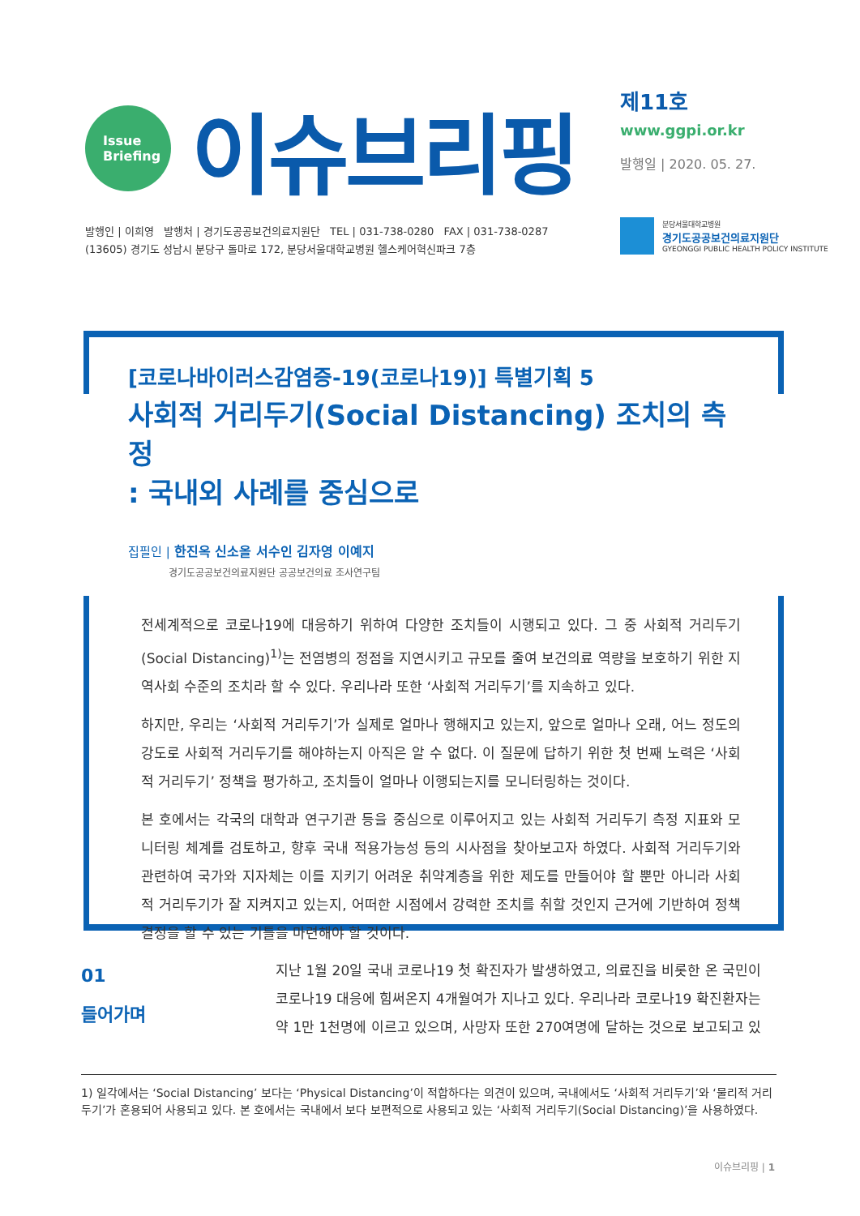Issue
Briefing
이슈브리핑
제11호
www.ggpi.or.kr
발행일 | 2020. 05. 27.
발행인 | 이희영 발행처 | 경기도공공보건의료지원단 TEL | 031-738-0280 FAX | 031-738-0287
(13605) 경기도 성남시 분당구 돌마로 172, 분당서울대학교병원 헬스케어혁신파크 7층
분당서울대학교병원
경기도공공보건의료지원단
GYEONGGI PUBLIC HEALTH POLICY INSTITUTE
[코로나바이러스감염증-19(코로나19)] 특별기획 5
사회적 거리두기(Social Distancing) 조치의 측정
: 국내외 사례를 중심으로
집필인 | 한진옥 신소올 서수인 김자영 이예지
경기도공공보건의료지원단 공공보건의료 조사연구팀
전세계적으로 코로나19에 대응하기 위하여 다양한 조치들이 시행되고 있다. 그 중 사회적 거리두기(Social Distancing)<sup>1)</sup>는 전염병의 정점을 지연시키고 규모를 줄여 보건의료 역량을 보호하기 위한 지역사회 수준의 조치라 할 수 있다. 우리나라 또한 ‘사회적 거리두기’를 지속하고 있다.
하지만, 우리는 ‘사회적 거리두기’가 실제로 얼마나 행해지고 있는지, 앞으로 얼마나 오래, 어느 정도의 강도로 사회적 거리두기를 해야하는지 아직은 알 수 없다. 이 질문에 답하기 위한 첫 번째 노력은 ‘사회적 거리두기’ 정책을 평가하고, 조치들이 얼마나 이행되는지를 모니터링하는 것이다.
본 호에서는 각국의 대학과 연구기관 등을 중심으로 이루어지고 있는 사회적 거리두기 측정 지표와 모니터링 체계를 검토하고, 향후 국내 적용가능성 등의 시사점을 찾아보고자 하였다. 사회적 거리두기와 관련하여 국가와 지자체는 이를 지키기 어려운 취약계층을 위한 제도를 만들어야 할 뿐만 아니라 사회적 거리두기가 잘 지켜지고 있는지, 어떠한 시점에서 강력한 조치를 취할 것인지 근거에 기반하여 정책 결정을 할 수 있는 기틀을 마련해야 할 것이다.
01
들어가며
지난 1월 20일 국내 코로나19 첫 확진자가 발생하였고, 의료진을 비롯한 온 국민이 코로나19 대응에 힘써온지 4개월여가 지나고 있다. 우리나라 코로나19 확진환자는 약 1만 1천명에 이르고 있으며, 사망자 또한 270여명에 달하는 것으로 보고되고 있
1) 일각에서는 ‘Social Distancing’ 보다는 ‘Physical Distancing’이 적합하다는 의견이 있으며, 국내에서도 ‘사회적 거리두기’와 ‘물리적 거리두기’가 혼용되어 사용되고 있다. 본 호에서는 국내에서 보다 보편적으로 사용되고 있는 ‘사회적 거리두기(Social Distancing)’을 사용하였다.
이슈브리핑 | 1